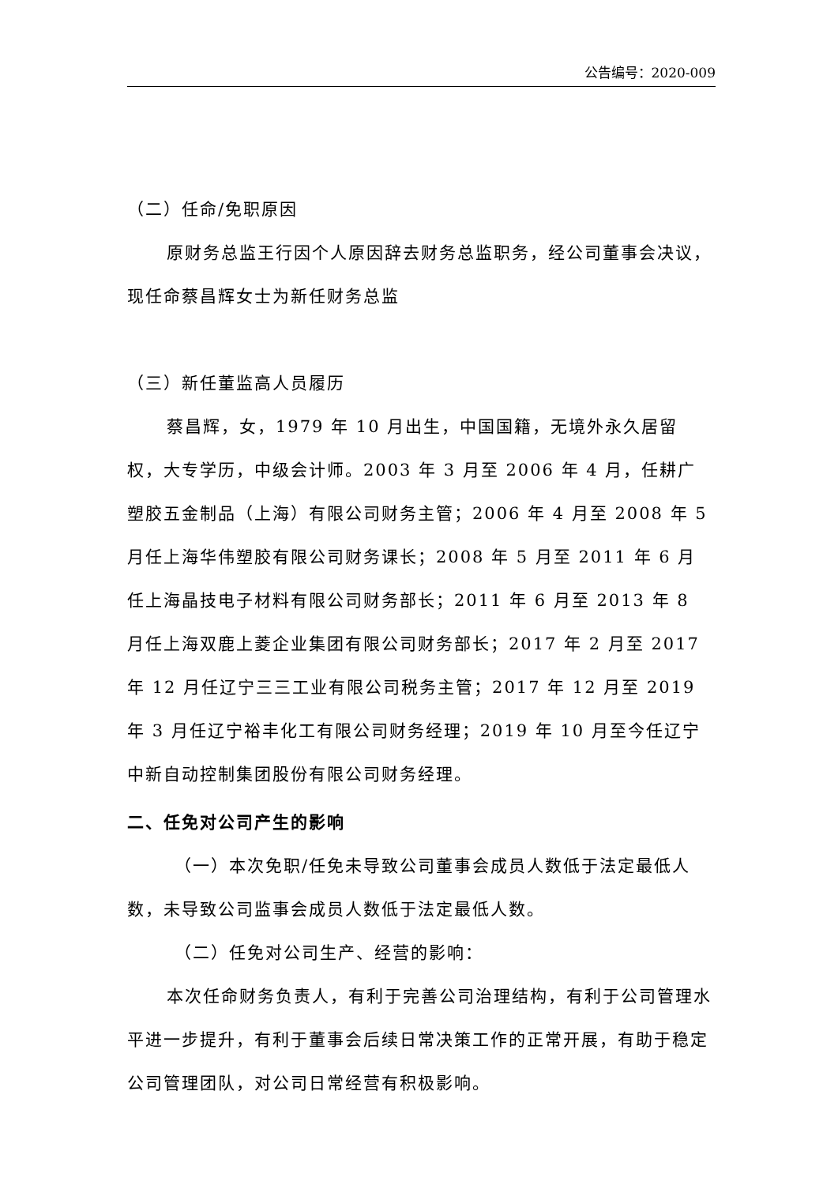公告编号：2020-009
（二）任命/免职原因
原财务总监王行因个人原因辞去财务总监职务，经公司董事会决议，现任命蔡昌辉女士为新任财务总监
（三）新任董监高人员履历
蔡昌辉，女，1979 年 10 月出生，中国国籍，无境外永久居留权，大专学历，中级会计师。2003 年 3 月至 2006 年 4 月，任耕广塑胶五金制品（上海）有限公司财务主管；2006 年 4 月至 2008 年 5 月任上海华伟塑胶有限公司财务课长；2008 年 5 月至 2011 年 6 月任上海晶技电子材料有限公司财务部长；2011 年 6 月至 2013 年 8 月任上海双鹿上菱企业集团有限公司财务部长；2017 年 2 月至 2017 年 12 月任辽宁三三工业有限公司税务主管；2017 年 12 月至 2019 年 3 月任辽宁裕丰化工有限公司财务经理；2019 年 10 月至今任辽宁中新自动控制集团股份有限公司财务经理。
二、任免对公司产生的影响
（一）本次免职/任免未导致公司董事会成员人数低于法定最低人数，未导致公司监事会成员人数低于法定最低人数。
（二）任免对公司生产、经营的影响：
本次任命财务负责人，有利于完善公司治理结构，有利于公司管理水平进一步提升，有利于董事会后续日常决策工作的正常开展，有助于稳定公司管理团队，对公司日常经营有积极影响。